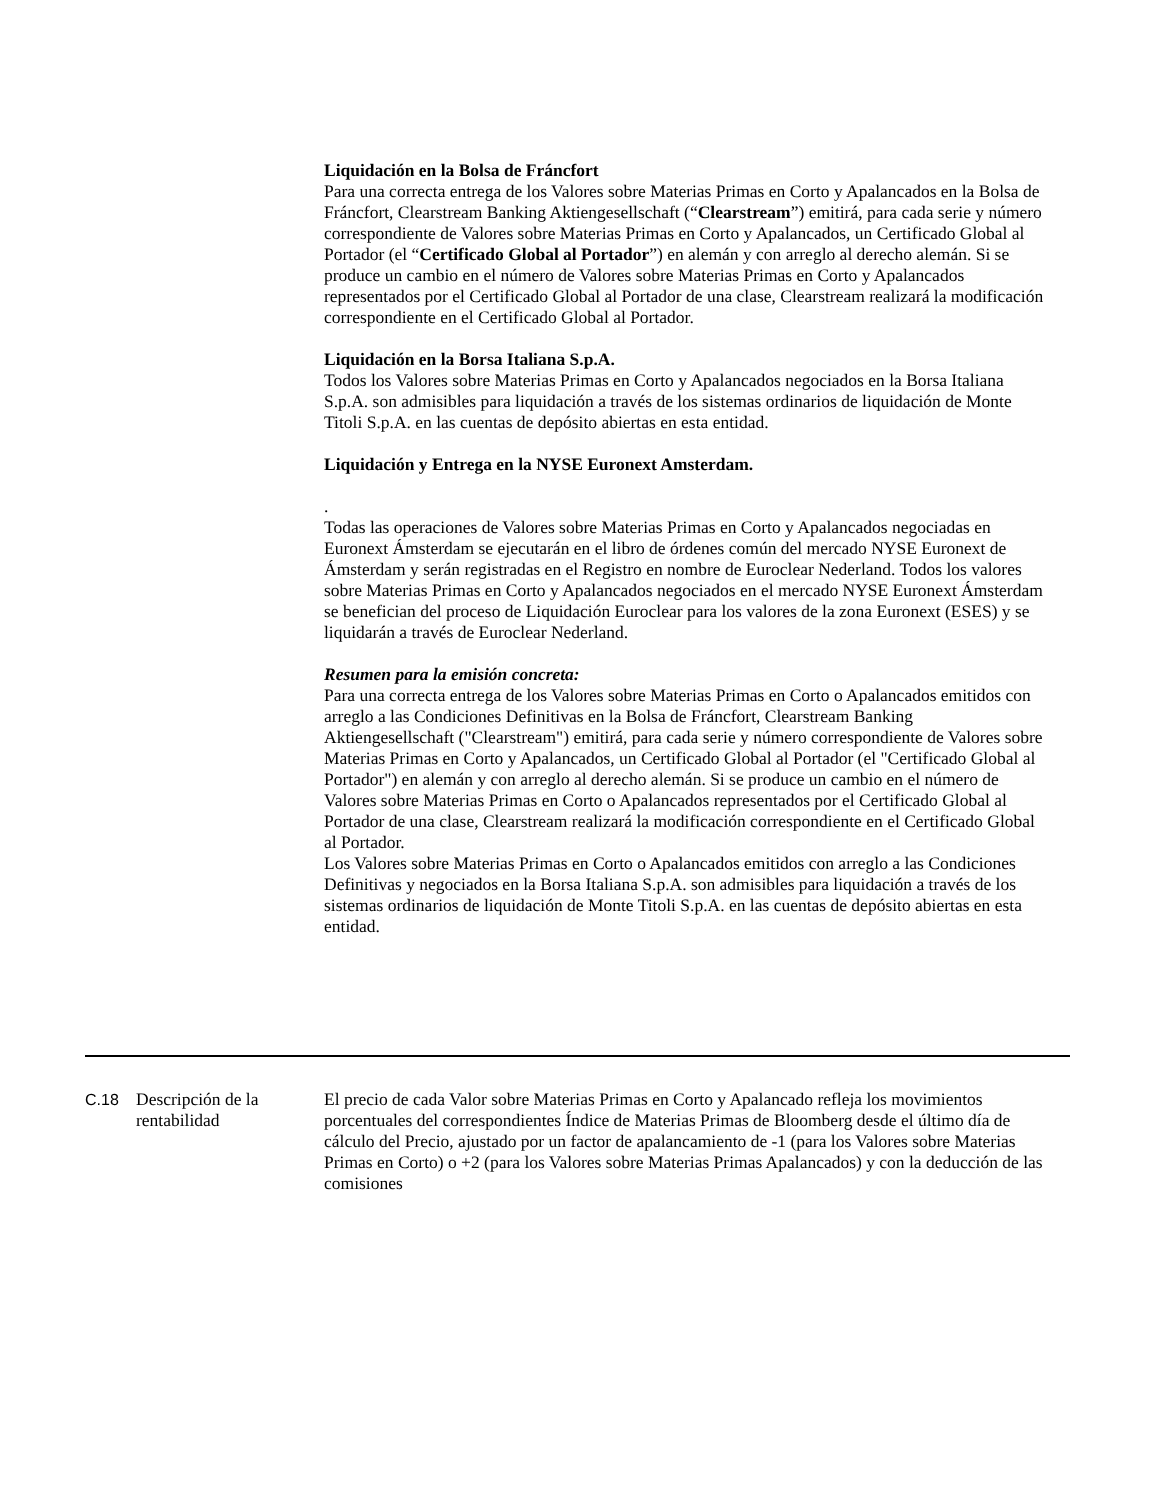Liquidación en la Bolsa de Fráncfort
Para una correcta entrega de los Valores sobre Materias Primas en Corto y Apalancados en la Bolsa de Fráncfort, Clearstream Banking Aktiengesellschaft (“Clearstream”) emitirá, para cada serie y número correspondiente de Valores sobre Materias Primas en Corto y Apalancados, un Certificado Global al Portador (el “Certificado Global al Portador”) en alemán y con arreglo al derecho alemán. Si se produce un cambio en el número de Valores sobre Materias Primas en Corto y Apalancados representados por el Certificado Global al Portador de una clase, Clearstream realizará la modificación correspondiente en el Certificado Global al Portador.
Liquidación en la Borsa Italiana S.p.A.
Todos los Valores sobre Materias Primas en Corto y Apalancados negociados en la Borsa Italiana S.p.A. son admisibles para liquidación a través de los sistemas ordinarios de liquidación de Monte Titoli S.p.A. en las cuentas de depósito abiertas en esta entidad.
Liquidación y Entrega en la NYSE Euronext Amsterdam.
.
Todas las operaciones de Valores sobre Materias Primas en Corto y Apalancados negociadas en Euronext Ámsterdam se ejecutarán en el libro de órdenes común del mercado NYSE Euronext de Ámsterdam y serán registradas en el Registro en nombre de Euroclear Nederland. Todos los valores sobre Materias Primas en Corto y Apalancados negociados en el mercado NYSE Euronext Ámsterdam se benefician del proceso de Liquidación Euroclear para los valores de la zona Euronext (ESES) y se liquidarán a través de Euroclear Nederland.
Resumen para la emisión concreta:
Para una correcta entrega de los Valores sobre Materias Primas en Corto o Apalancados emitidos con arreglo a las Condiciones Definitivas en la Bolsa de Fráncfort, Clearstream Banking Aktiengesellschaft ("Clearstream") emitirá, para cada serie y número correspondiente de Valores sobre Materias Primas en Corto y Apalancados, un Certificado Global al Portador (el "Certificado Global al Portador") en alemán y con arreglo al derecho alemán. Si se produce un cambio en el número de Valores sobre Materias Primas en Corto o Apalancados representados por el Certificado Global al Portador de una clase, Clearstream realizará la modificación correspondiente en el Certificado Global al Portador.
Los Valores sobre Materias Primas en Corto o Apalancados emitidos con arreglo a las Condiciones Definitivas y negociados en la Borsa Italiana S.p.A. son admisibles para liquidación a través de los sistemas ordinarios de liquidación de Monte Titoli S.p.A. en las cuentas de depósito abiertas en esta entidad.
C.18 Descripción de la rentabilidad
El precio de cada Valor sobre Materias Primas en Corto y Apalancado refleja los movimientos porcentuales del correspondientes Índice de Materias Primas de Bloomberg desde el último día de cálculo del Precio, ajustado por un factor de apalancamiento de -1 (para los Valores sobre Materias Primas en Corto) o +2 (para los Valores sobre Materias Primas Apalancados) y con la deducción de las comisiones